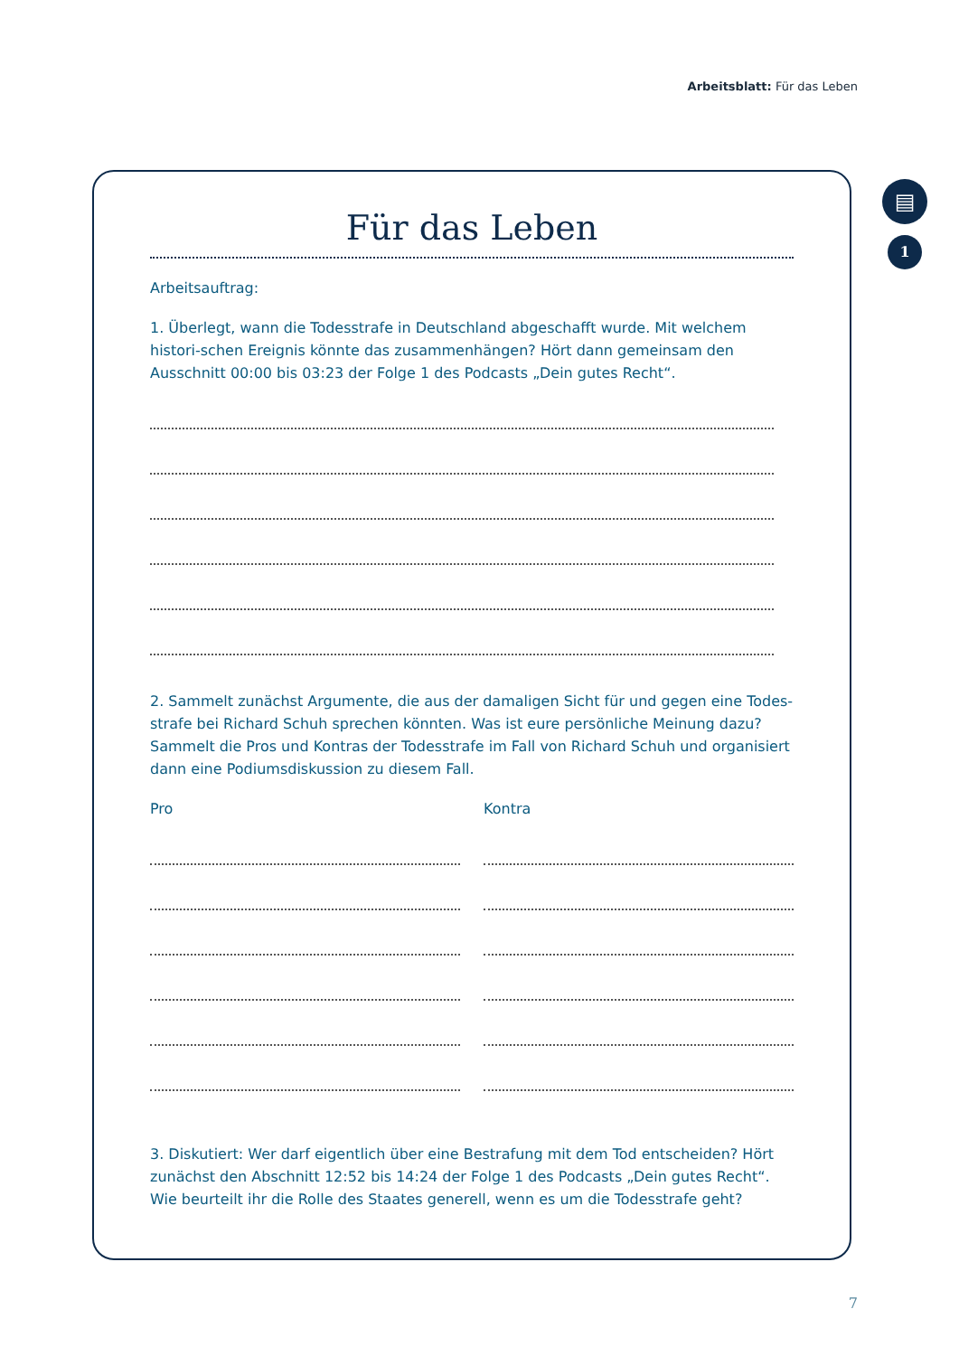Arbeitsblatt: Für das Leben
▤
1
Für das Leben
Arbeitsauftrag:
1. Überlegt, wann die Todesstrafe in Deutschland abgeschafft wurde. Mit welchem histori-schen Ereignis könnte das zusammenhängen? Hört dann gemeinsam den Ausschnitt 00:00 bis 03:23 der Folge 1 des Podcasts „Dein gutes Recht“.
2. Sammelt zunächst Argumente, die aus der damaligen Sicht für und gegen eine Todes-strafe bei Richard Schuh sprechen könnten. Was ist eure persönliche Meinung dazu? Sammelt die Pros und Kontras der Todesstrafe im Fall von Richard Schuh und organisiert dann eine Podiumsdiskussion zu diesem Fall.
Pro Kontra
3. Diskutiert: Wer darf eigentlich über eine Bestrafung mit dem Tod entscheiden? Hört zunächst den Abschnitt 12:52 bis 14:24 der Folge 1 des Podcasts „Dein gutes Recht“. Wie beurteilt ihr die Rolle des Staates generell, wenn es um die Todesstrafe geht?
7